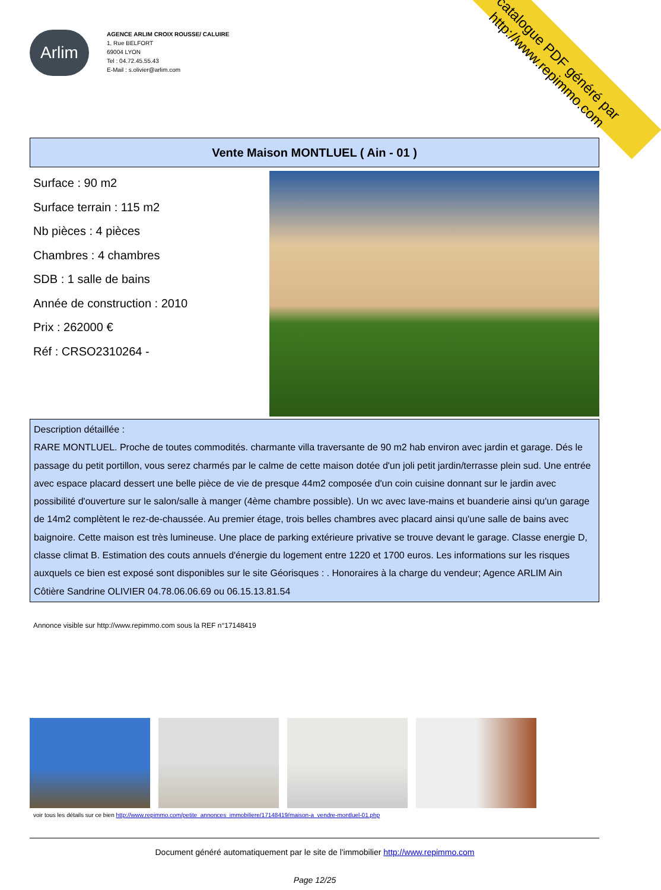catalogue PDF généré par http://www.repimmo.com
Arlim
AGENCE ARLIM CROIX ROUSSE/ CALUIRE
1, Rue BELFORT
69004 LYON
Tel : 04.72.45.55.43
E-Mail : s.olivier@arlim.com
Vente Maison MONTLUEL ( Ain - 01 )
Surface : 90 m2
Surface terrain : 115 m2
Nb pièces : 4 pièces
Chambres : 4 chambres
SDB : 1 salle de bains
Année de construction : 2010
Prix : 262000 €
Réf : CRSO2310264 -
Description détaillée :
RARE MONTLUEL. Proche de toutes commodités. charmante villa traversante de 90 m2 hab environ avec jardin et garage. Dés le passage du petit portillon, vous serez charmés par le calme de cette maison dotée d'un joli petit jardin/terrasse plein sud. Une entrée avec espace placard dessert une belle pièce de vie de presque 44m2 composée d'un coin cuisine donnant sur le jardin avec possibilité d'ouverture sur le salon/salle à manger (4ème chambre possible). Un wc avec lave-mains et buanderie ainsi qu'un garage de 14m2 complètent le rez-de-chaussée. Au premier étage, trois belles chambres avec placard ainsi qu'une salle de bains avec baignoire. Cette maison est très lumineuse. Une place de parking extérieure privative se trouve devant le garage. Classe energie D, classe climat B. Estimation des couts annuels d'énergie du logement entre 1220 et 1700 euros. Les informations sur les risques auxquels ce bien est exposé sont disponibles sur le site Géorisques : . Honoraires à la charge du vendeur; Agence ARLIM Ain Côtière Sandrine OLIVIER 04.78.06.06.69 ou 06.15.13.81.54
Annonce visible sur http://www.repimmo.com sous la REF n°17148419
voir tous les détails sur ce bien http://www.repimmo.com/petite_annonces_immobiliere/17148419/maison-a_vendre-montluel-01.php
Document généré automatiquement par le site de l'immobilier http://www.repimmo.com
Page 12/25